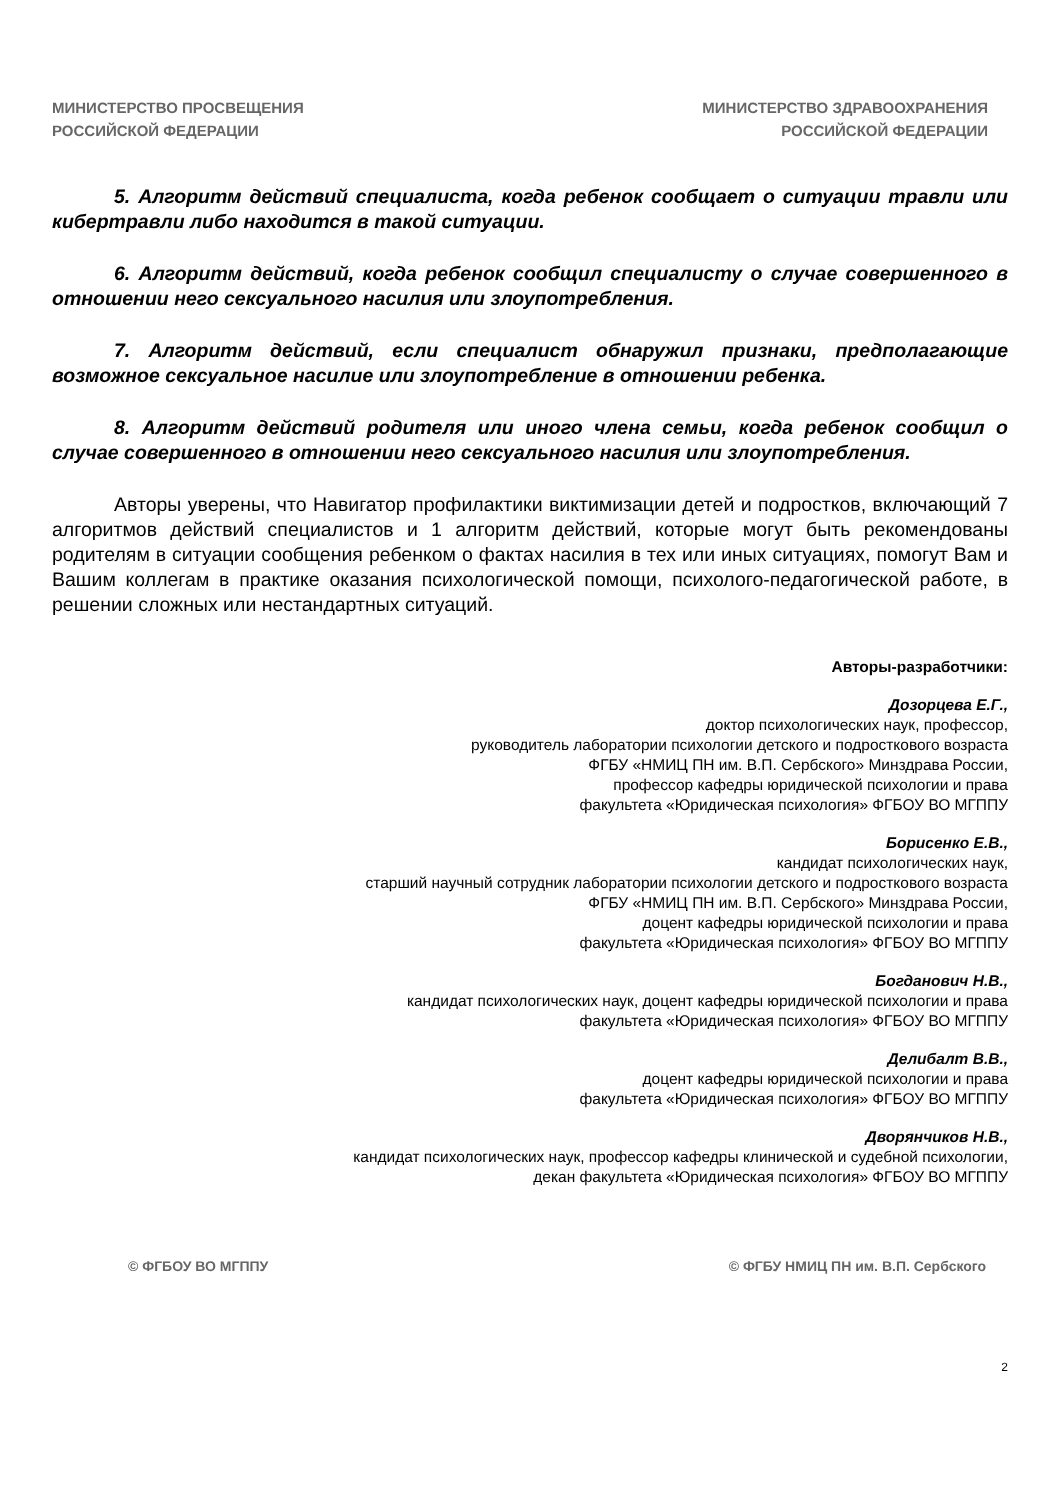МИНИСТЕРСТВО ПРОСВЕЩЕНИЯ
РОССИЙСКОЙ ФЕДЕРАЦИИ
МИНИСТЕРСТВО ЗДРАВООХРАНЕНИЯ
РОССИЙСКОЙ ФЕДЕРАЦИИ
5. Алгоритм действий специалиста, когда ребенок сообщает о ситуации травли или кибертравли либо находится в такой ситуации.
6. Алгоритм действий, когда ребенок сообщил специалисту о случае совершенного в отношении него сексуального насилия или злоупотребления.
7. Алгоритм действий, если специалист обнаружил признаки, предполагающие возможное сексуальное насилие или злоупотребление в отношении ребенка.
8. Алгоритм действий родителя или иного члена семьи, когда ребенок сообщил о случае совершенного в отношении него сексуального насилия или злоупотребления.
Авторы уверены, что Навигатор профилактики виктимизации детей и подростков, включающий 7 алгоритмов действий специалистов и 1 алгоритм действий, которые могут быть рекомендованы родителям в ситуации сообщения ребенком о фактах насилия в тех или иных ситуациях, помогут Вам и Вашим коллегам в практике оказания психологической помощи, психолого-педагогической работе, в решении сложных или нестандартных ситуаций.
Авторы-разработчики:
Дозорцева Е.Г.,
доктор психологических наук, профессор,
руководитель лаборатории психологии детского и подросткового возраста
ФГБУ «НМИЦ ПН им. В.П. Сербского» Минздрава России,
профессор кафедры юридической психологии и права
факультета «Юридическая психология» ФГБОУ ВО МГППУ
Борисенко Е.В.,
кандидат психологических наук,
старший научный сотрудник лаборатории психологии детского и подросткового возраста
ФГБУ «НМИЦ ПН им. В.П. Сербского» Минздрава России,
доцент кафедры юридической психологии и права
факультета «Юридическая психология» ФГБОУ ВО МГППУ
Богданович Н.В.,
кандидат психологических наук, доцент кафедры юридической психологии и права
факультета «Юридическая психология» ФГБОУ ВО МГППУ
Делибалт В.В.,
доцент кафедры юридической психологии и права
факультета «Юридическая психология» ФГБОУ ВО МГППУ
Дворянчиков Н.В.,
кандидат психологических наук, профессор кафедры клинической и судебной психологии,
декан факультета «Юридическая психология» ФГБОУ ВО МГППУ
© ФГБОУ ВО МГППУ © ФГБУ НМИЦ ПН им. В.П. Сербского
2